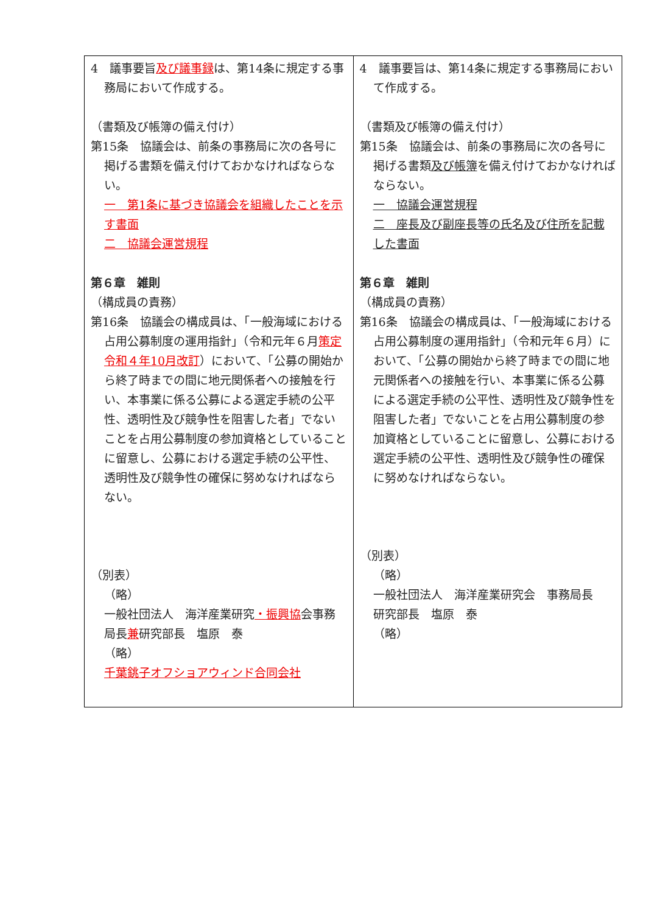| 4 議事要旨 及び議事録 は、第14条に規定する事務局において作成する。 （書類及び帳簿の備え付け） 第15条 協議会は、前条の事務局に次の各号に掲げる書類を備え付けておかなければならない。 一 第1条に基づき協議会を組織したことを示す書面 二 協議会運営規程 第６章 雑則 （構成員の責務） 第16条 協議会の構成員は、「一般海域における占用公募制度の運用指針」（令和元年６月 策定令和４年10月改訂 ）において、「公募の開始から終了時までの間に地元関係者への接触を行い、本事業に係る公募による選定手続の公平性、透明性及び競争性を阻害した者」でないことを占用公募制度の参加資格としていることに留意し、公募における選定手続の公平性、透明性及び競争性の確保に努めなければならない。 （別表） （略） 一般社団法人 海洋産業研究 ・振興協 会事務局長 兼 研究部長 塩原 泰 （略） 千葉銚子オフショアウィンド合同会社 | 4 議事要旨は、第14条に規定する事務局において作成する。 （書類及び帳簿の備え付け） 第15条 協議会は、前条の事務局に次の各号に掲げる書類 及び帳簿 を備え付けておかなければならない。 一 協議会運営規程 二 座長及び副座長等の氏名及び住所を記載した書面 第６章 雑則 （構成員の責務） 第16条 協議会の構成員は、「一般海域における占用公募制度の運用指針」（令和元年６月）において、「公募の開始から終了時までの間に地元関係者への接触を行い、本事業に係る公募による選定手続の公平性、透明性及び競争性を阻害した者」でないことを占用公募制度の参加資格としていることに留意し、公募における選定手続の公平性、透明性及び競争性の確保に努めなければならない。 （別表） （略） 一般社団法人 海洋産業研究会 事務局長 研究部長 塩原 泰 （略） |